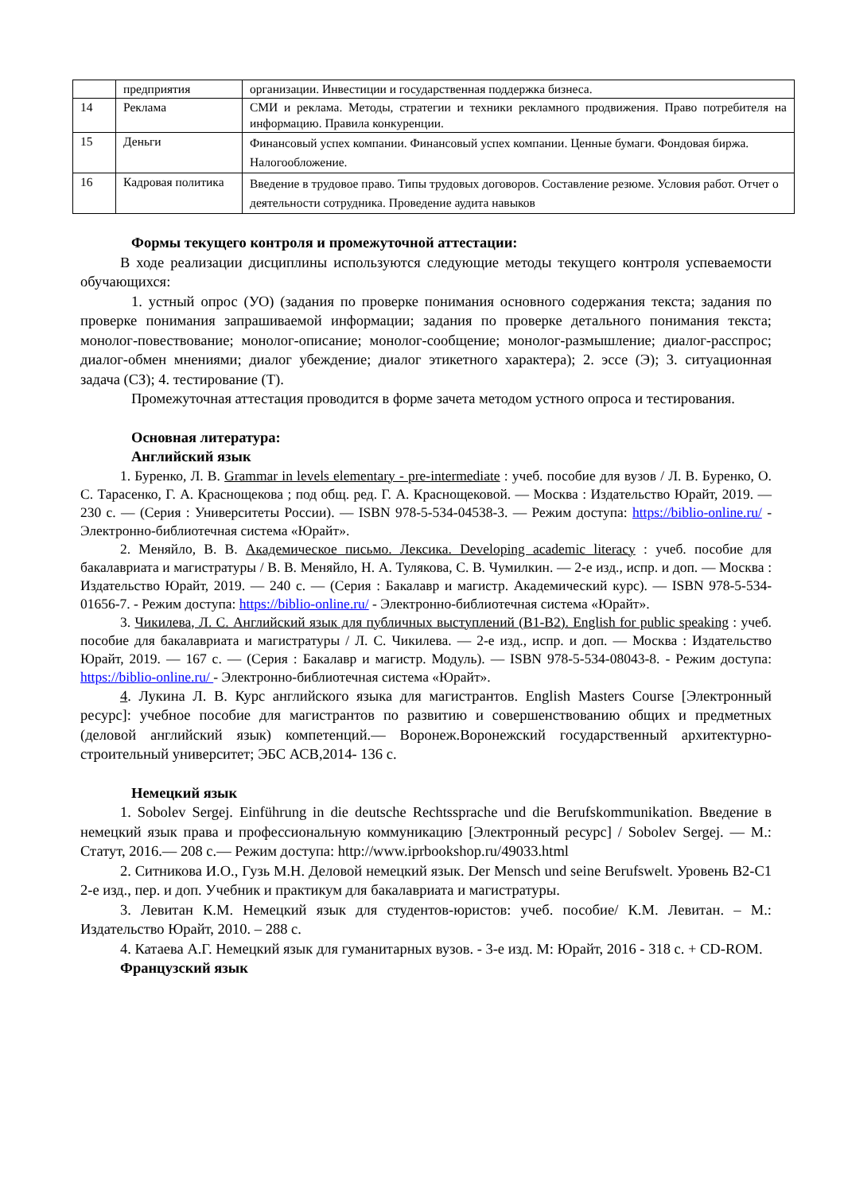| | предприятия | организации. Инвестиции и государственная поддержка бизнеса. |
| 14 | Реклама | СМИ и реклама. Методы, стратегии и техники рекламного продвижения. Право потребителя на информацию. Правила конкуренции. |
| 15 | Деньги | Финансовый успех компании. Финансовый успех компании. Ценные бумаги. Фондовая биржа. Налогообложение. |
| 16 | Кадровая политика | Введение в трудовое право. Типы трудовых договоров. Составление резюме. Условия работ. Отчет о деятельности сотрудника. Проведение аудита навыков |
Формы текущего контроля и промежуточной аттестации:
В ходе реализации дисциплины используются следующие методы текущего контроля успеваемости обучающихся:
1. устный опрос (УО) (задания по проверке понимания основного содержания текста; задания по проверке понимания запрашиваемой информации; задания по проверке детального понимания текста; монолог-повествование; монолог-описание; монолог-сообщение; монолог-размышление; диалог-расспрос; диалог-обмен мнениями; диалог убеждение; диалог этикетного характера); 2. эссе (Э); 3. ситуационная задача (СЗ); 4. тестирование (Т).
Промежуточная аттестация проводится в форме зачета методом устного опроса и тестирования.
Основная литература:
Английский язык
1. Буренко, Л. В. Grammar in levels elementary - pre-intermediate : учеб. пособие для вузов / Л. В. Буренко, О. С. Тарасенко, Г. А. Краснощекова ; под общ. ред. Г. А. Краснощековой. — Москва : Издательство Юрайт, 2019. — 230 с. — (Серия : Университеты России). — ISBN 978-5-534-04538-3. — Режим доступа: https://biblio-online.ru/ - Электронно-библиотечная система «Юрайт».
2. Меняйло, В. В. Академическое письмо. Лексика. Developing academic literacy : учеб. пособие для бакалавриата и магистратуры / В. В. Меняйло, Н. А. Тулякова, С. В. Чумилкин. — 2-е изд., испр. и доп. — Москва : Издательство Юрайт, 2019. — 240 с. — (Серия : Бакалавр и магистр. Академический курс). — ISBN 978-5-534-01656-7. - Режим доступа: https://biblio-online.ru/ - Электронно-библиотечная система «Юрайт».
3. Чикилева, Л. С. Английский язык для публичных выступлений (B1-B2). English for public speaking : учеб. пособие для бакалавриата и магистратуры / Л. С. Чикилева. — 2-е изд., испр. и доп. — Москва : Издательство Юрайт, 2019. — 167 с. — (Серия : Бакалавр и магистр. Модуль). — ISBN 978-5-534-08043-8. - Режим доступа: https://biblio-online.ru/ - Электронно-библиотечная система «Юрайт».
4. Лукина Л. В. Курс английского языка для магистрантов. English Masters Course [Электронный ресурс]: учебное пособие для магистрантов по развитию и совершенствованию общих и предметных (деловой английский язык) компетенций.— Воронеж.Воронежский государственный архитектурно-строительный университет; ЭБС АСВ,2014- 136 с.
Немецкий язык
1. Sobolev Sergej. Einführung in die deutsche Rechtssprache und die Berufskommunikation. Введение в немецкий язык права и профессиональную коммуникацию [Электронный ресурс] / Sobolev Sergej. — М.: Статут, 2016.— 208 с.— Режим доступа: http://www.iprbookshop.ru/49033.html
2. Ситникова И.О., Гузь М.Н. Деловой немецкий язык. Der Mensch und seine Berufswelt. Уровень В2-С1 2-е изд., пер. и доп. Учебник и практикум для бакалавриата и магистратуры.
3. Левитан К.М. Немецкий язык для студентов-юристов: учеб. пособие/ К.М. Левитан. – М.: Издательство Юрайт, 2010. – 288 с.
4. Катаева А.Г. Немецкий язык для гуманитарных вузов. - 3-е изд. М: Юрайт, 2016 - 318 с. + CD-ROM.
Французский язык